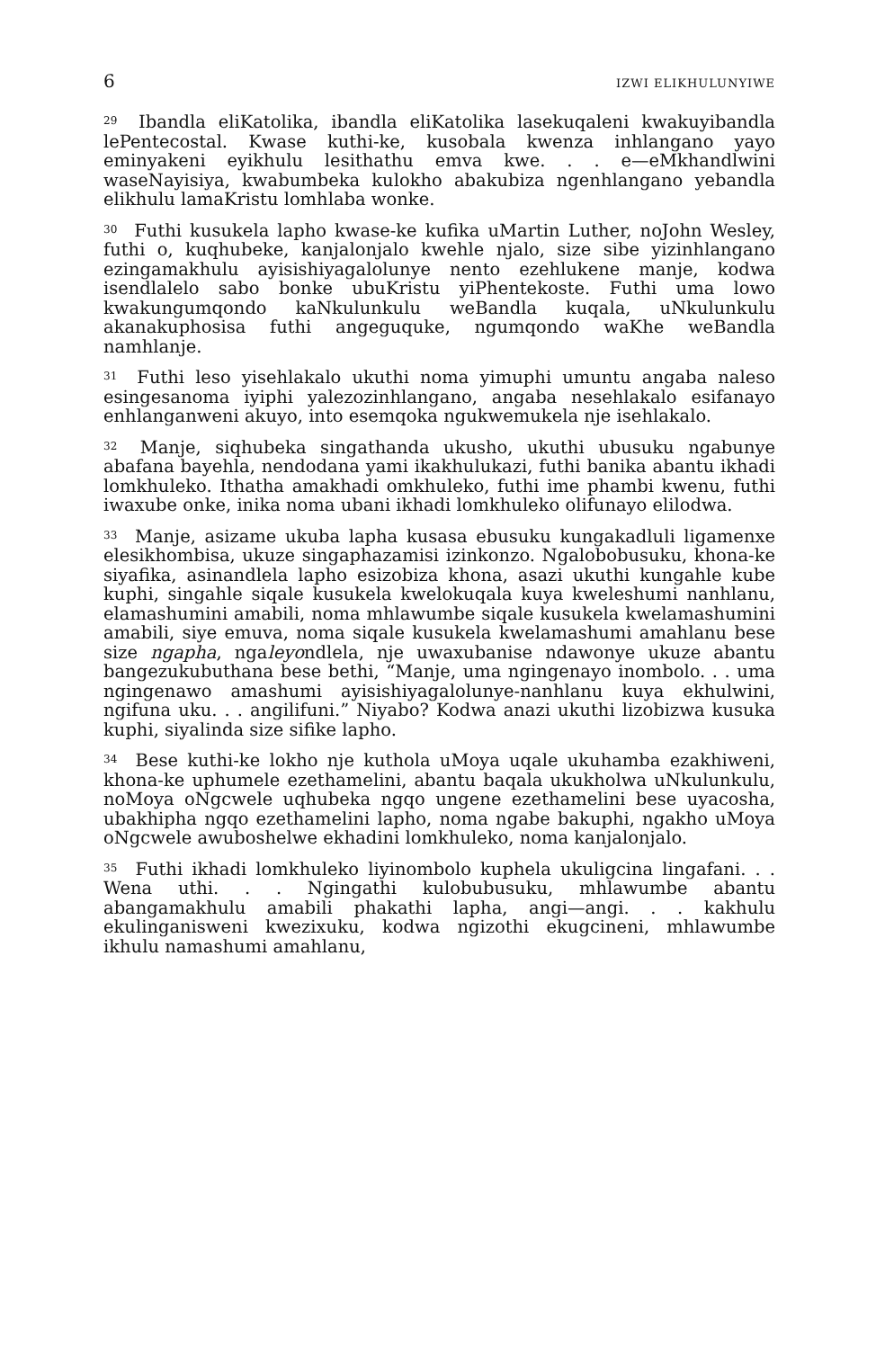6 IZWI ELIKHULUNYIWE
<sup>29</sup> Ibandla eliKatolika, ibandla eliKatolika lasekuqaleni kwakuyibandla lePentecostal. Kwase kuthi-ke, kusobala kwenza inhlangano yayo eminyakeni eyikhulu lesithathu emva kwe. . . e—eMkhandlwini waseNayisiya, kwabumbeka kulokho abakubiza ngenhlangano yebandla elikhulu lamaKristu lomhlaba wonke.
<sup>30</sup> Futhi kusukela lapho kwase-ke kufika uMartin Luther, noJohn Wesley, futhi o, kuqhubeke, kanjalonjalo kwehle njalo, size sibe yizinhlangano ezingamakhulu ayisishiyagalolunye nento ezehlukene manje, kodwa isendlalelo sabo bonke ubuKristu yiPhentekoste. Futhi uma lowo kwakungumqondo kaNkulunkulu weBandla kuqala, uNkulunkulu akanakuphosisa futhi angeguquke, ngumqondo waKhe weBandla namhlanje.
<sup>31</sup> Futhi leso yisehlakalo ukuthi noma yimuphi umuntu angaba naleso esingesanoma iyiphi yalezozinhlangano, angaba nesehlakalo esifanayo enhlanganweni akuyo, into esemqoka ngukwemukela nje isehlakalo.
<sup>32</sup> Manje, siqhubeka singathanda ukusho, ukuthi ubusuku ngabunye abafana bayehla, nendodana yami ikakhulukazi, futhi banika abantu ikhadi lomkhuleko. Ithatha amakhadi omkhuleko, futhi ime phambi kwenu, futhi iwaxube onke, inika noma ubani ikhadi lomkhuleko olifunayo elilodwa.
<sup>33</sup> Manje, asizame ukuba lapha kusasa ebusuku kungakadluli ligamenxe elesikhombisa, ukuze singaphazamisi izinkonzo. Ngalobobusuku, khona-ke siyafika, asinandlela lapho esizobiza khona, asazi ukuthi kungahle kube kuphi, singahle siqale kusukela kwelokuqala kuya kweleshumi nanhlanu, elamashumini amabili, noma mhlawumbe siqale kusukela kwelamashumini amabili, siye emuva, noma siqale kusukela kwelamashumi amahlanu bese size ngapha, ngaleyondlela, nje uwaxubanise ndawonye ukuze abantu bangezukubuthana bese bethi, “Manje, uma ngingenayo inombolo. . . uma ngingenawo amashumi ayisishiyagalolunye-nanhlanu kuya ekhulwini, ngifuna uku. . . angilifuni.” Niyabo? Kodwa anazi ukuthi lizobizwa kusuka kuphi, siyalinda size sifike lapho.
<sup>34</sup> Bese kuthi-ke lokho nje kuthola uMoya uqale ukuhamba ezakhiweni, khona-ke uphumele ezethamelini, abantu baqala ukukholwa uNkulunkulu, noMoya oNgcwele uqhubeka ngqo ungene ezethamelini bese uyacosha, ubakhipha ngqo ezethamelini lapho, noma ngabe bakuphi, ngakho uMoya oNgcwele awuboshelwe ekhadini lomkhuleko, noma kanjalonjalo.
<sup>35</sup> Futhi ikhadi lomkhuleko liyinombolo kuphela ukuligcina lingafani. . . Wena uthi. . . Ngingathi kulobubusuku, mhlawumbe abantu abangamakhulu amabili phakathi lapha, angi—angi. . . kakhulu ekulinganisweni kwezixuku, kodwa ngizothi ekugcineni, mhlawumbe ikhulu namashumi amahlanu,